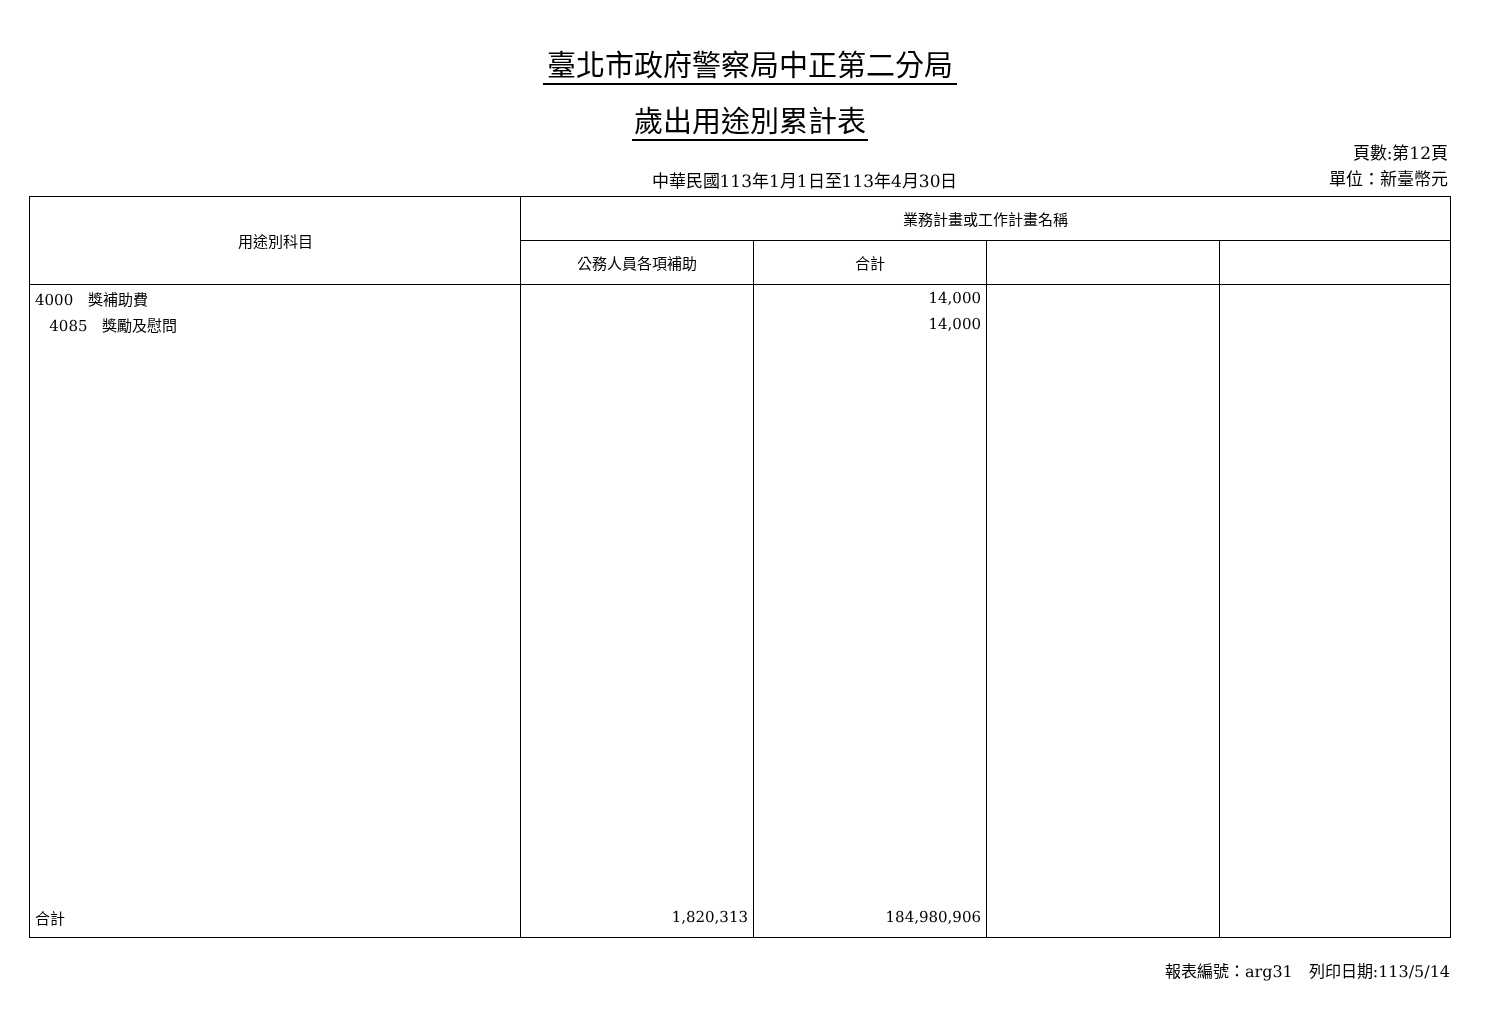臺北市政府警察局中正第二分局
歲出用途別累計表
中華民國113年1月1日至113年4月30日
頁數:第12頁
單位：新臺幣元
| 用途別科目 | 業務計畫或工作計畫名稱 | | | |
| --- | --- | --- | --- | --- |
| | 公務人員各項補助 | 合計 | | |
| 4000 獎補助費 | | 14,000 | | |
| 4085 獎勵及慰問 | | 14,000 | | |
| 合計 | 1,820,313 | 184,980,906 | | |
報表編號：arg31　列印日期:113/5/14